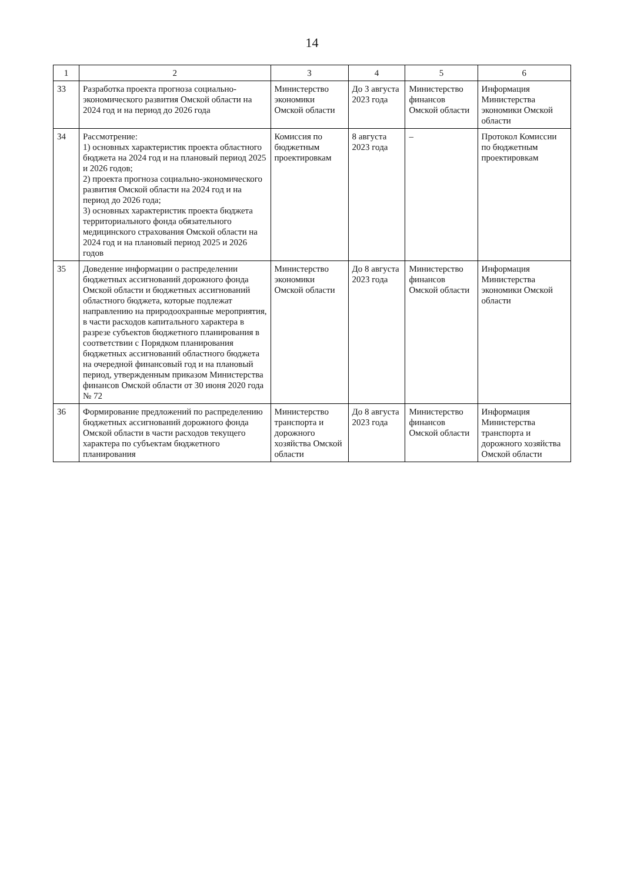14
| 1 | 2 | 3 | 4 | 5 | 6 |
| --- | --- | --- | --- | --- | --- |
| 33 | Разработка проекта прогноза социально-экономического развития Омской области на 2024 год и на период до 2026 года | Министерство экономики Омской области | До 3 августа 2023 года | Министерство финансов Омской области | Информация Министерства экономики Омской области |
| 34 | Рассмотрение: 1) основных характеристик проекта областного бюджета на 2024 год и на плановый период 2025 и 2026 годов; 2) проекта прогноза социально-экономического развития Омской области на 2024 год и на период до 2026 года; 3) основных характеристик проекта бюджета территориального фонда обязательного медицинского страхования Омской области на 2024 год и на плановый период 2025 и 2026 годов | Комиссия по бюджетным проектировкам | 8 августа 2023 года | – | Протокол Комиссии по бюджетным проектировкам |
| 35 | Доведение информации о распределении бюджетных ассигнований дорожного фонда Омской области и бюджетных ассигнований областного бюджета, которые подлежат направлению на природоохранные мероприятия, в части расходов капитального характера в разрезе субъектов бюджетного планирования в соответствии с Порядком планирования бюджетных ассигнований областного бюджета на очередной финансовый год и на плановый период, утвержденным приказом Министерства финансов Омской области от 30 июня 2020 года № 72 | Министерство экономики Омской области | До 8 августа 2023 года | Министерство финансов Омской области | Информация Министерства экономики Омской области |
| 36 | Формирование предложений по распределению бюджетных ассигнований дорожного фонда Омской области в части расходов текущего характера по субъектам бюджетного планирования | Министерство транспорта и дорожного хозяйства Омской области | До 8 августа 2023 года | Министерство финансов Омской области | Информация Министерства транспорта и дорожного хозяйства Омской области |